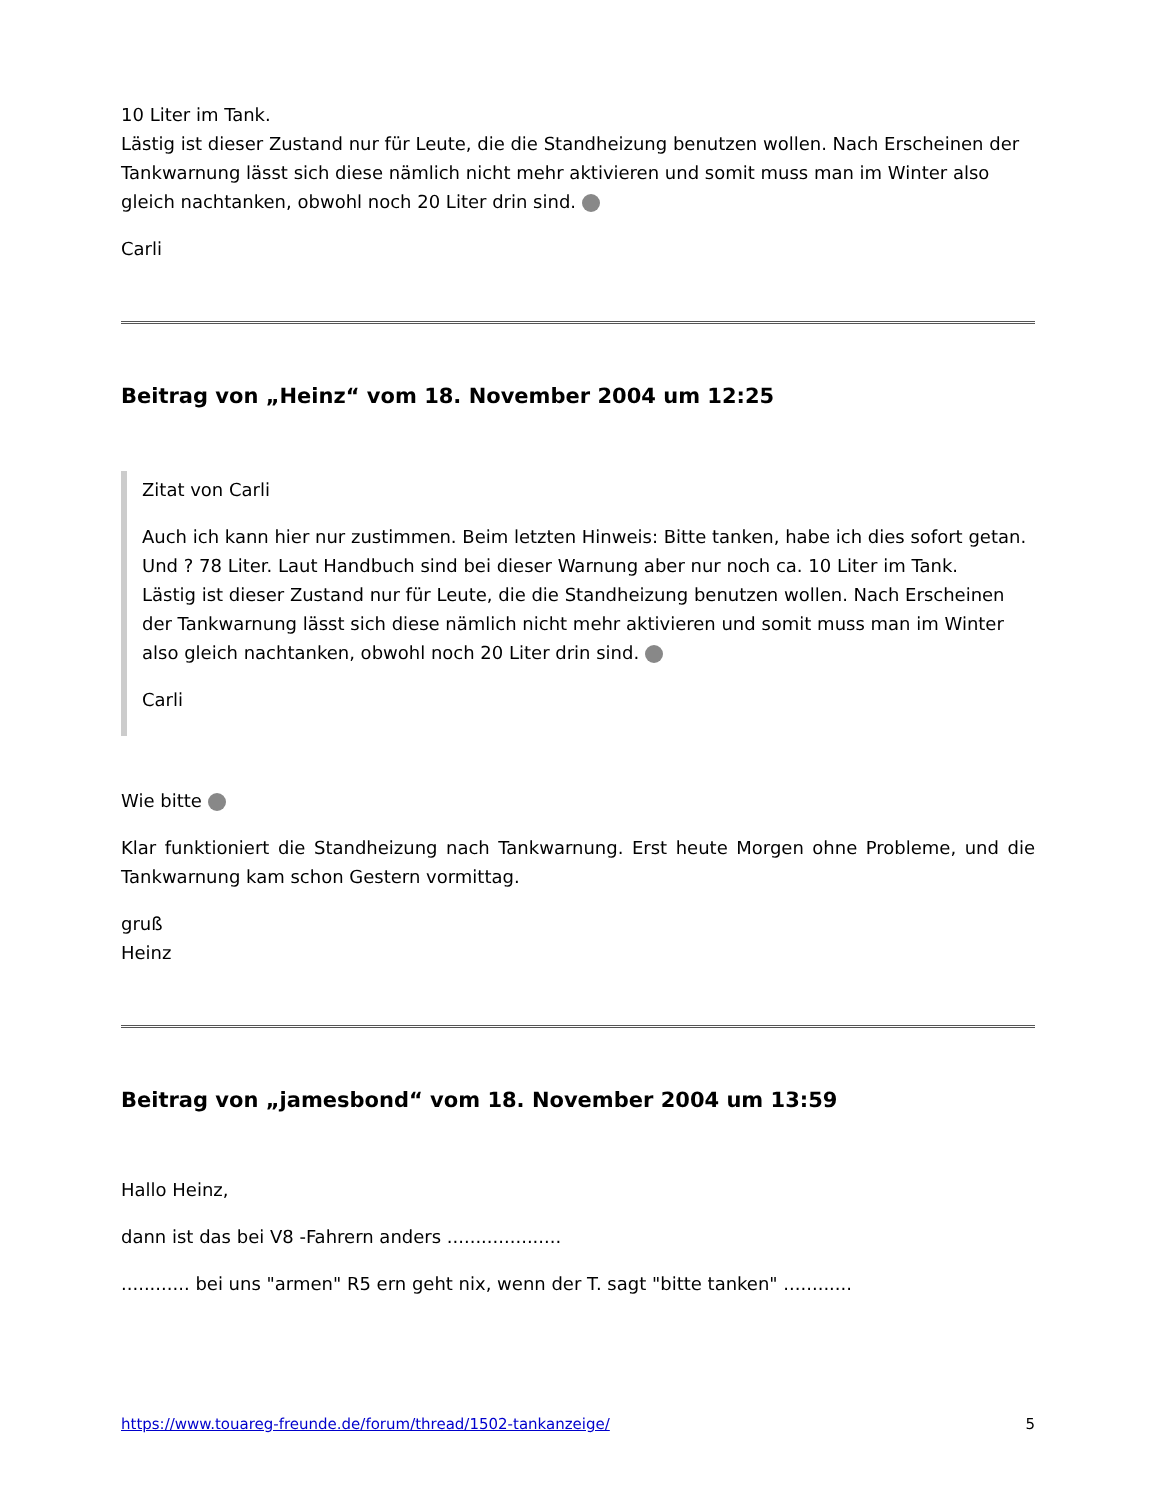10 Liter im Tank.
Lästig ist dieser Zustand nur für Leute, die die Standheizung benutzen wollen. Nach Erscheinen der Tankwarnung lässt sich diese nämlich nicht mehr aktivieren und somit muss man im Winter also gleich nachtanken, obwohl noch 20 Liter drin sind.
Carli
Beitrag von „Heinz“ vom 18. November 2004 um 12:25
Zitat von Carli
Auch ich kann hier nur zustimmen. Beim letzten Hinweis: Bitte tanken, habe ich dies sofort getan. Und ? 78 Liter. Laut Handbuch sind bei dieser Warnung aber nur noch ca. 10 Liter im Tank.
Lästig ist dieser Zustand nur für Leute, die die Standheizung benutzen wollen. Nach Erscheinen der Tankwarnung lässt sich diese nämlich nicht mehr aktivieren und somit muss man im Winter also gleich nachtanken, obwohl noch 20 Liter drin sind.
Carli
Wie bitte
Klar funktioniert die Standheizung nach Tankwarnung. Erst heute Morgen ohne Probleme, und die Tankwarnung kam schon Gestern vormittag.
gruß
Heinz
Beitrag von „jamesbond“ vom 18. November 2004 um 13:59
Hallo Heinz,
dann ist das bei V8 -Fahrern anders ....................
............ bei uns "armen" R5 ern geht nix, wenn der T. sagt "bitte tanken" ............
https://www.touareg-freunde.de/forum/thread/1502-tankanzeige/ 5